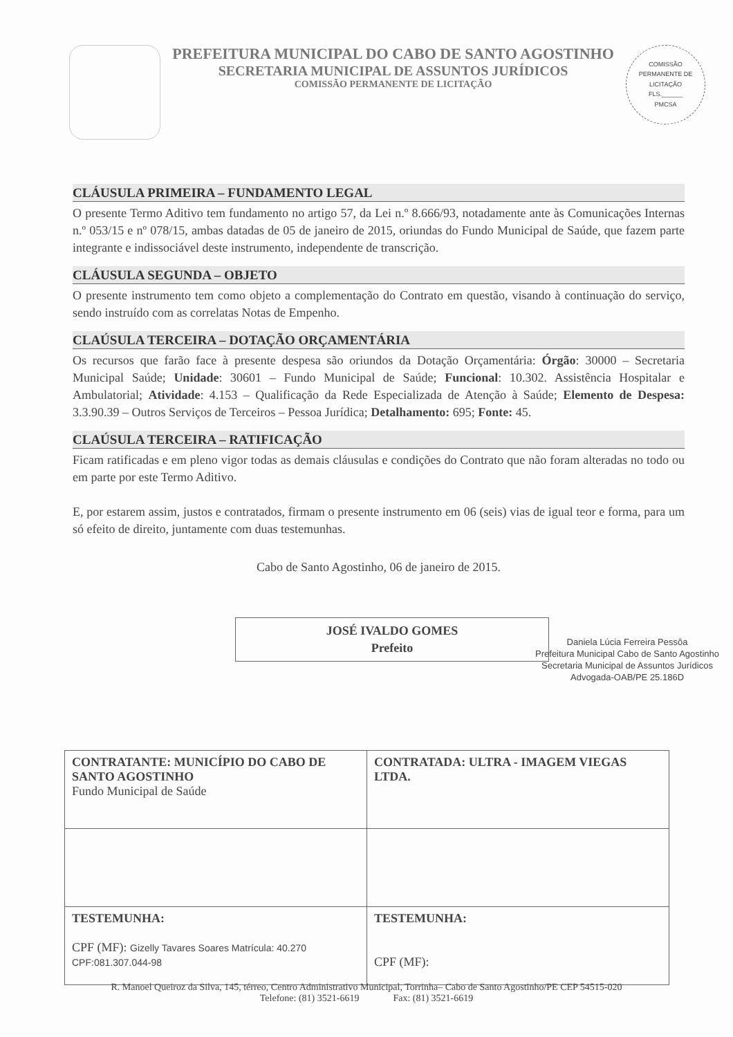PREFEITURA MUNICIPAL DO CABO DE SANTO AGOSTINHO
SECRETARIA MUNICIPAL DE ASSUNTOS JURÍDICOS
COMISSÃO PERMANENTE DE LICITAÇÃO
COMISSÃO PERMANENTE DE LICITAÇÃO
FLS.______
PMCSA
CLÁUSULA PRIMEIRA – FUNDAMENTO LEGAL
O presente Termo Aditivo tem fundamento no artigo 57, da Lei n.º 8.666/93, notadamente ante às Comunicações Internas n.º 053/15 e nº 078/15, ambas datadas de 05 de janeiro de 2015, oriundas do Fundo Municipal de Saúde, que fazem parte integrante e indissociável deste instrumento, independente de transcrição.
CLÁUSULA SEGUNDA – OBJETO
O presente instrumento tem como objeto a complementação do Contrato em questão, visando à continuação do serviço, sendo instruído com as correlatas Notas de Empenho.
CLAÚSULA TERCEIRA – DOTAÇÃO ORÇAMENTÁRIA
Os recursos que farão face à presente despesa são oriundos da Dotação Orçamentária: Órgão: 30000 – Secretaria Municipal Saúde; Unidade: 30601 – Fundo Municipal de Saúde; Funcional: 10.302. Assistência Hospitalar e Ambulatorial; Atividade: 4.153 – Qualificação da Rede Especializada de Atenção à Saúde; Elemento de Despesa: 3.3.90.39 – Outros Serviços de Terceiros – Pessoa Jurídica; Detalhamento: 695; Fonte: 45.
CLAÚSULA TERCEIRA – RATIFICAÇÃO
Ficam ratificadas e em pleno vigor todas as demais cláusulas e condições do Contrato que não foram alteradas no todo ou em parte por este Termo Aditivo.
E, por estarem assim, justos e contratados, firmam o presente instrumento em 06 (seis) vias de igual teor e forma, para um só efeito de direito, juntamente com duas testemunhas.
Cabo de Santo Agostinho, 06 de janeiro de 2015.
JOSÉ IVALDO GOMES
Prefeito
Daniela Lúcia Ferreira Pessôa
Prefeitura Municipal Cabo de Santo Agostinho
Secretaria Municipal de Assuntos Jurídicos
Advogada-OAB/PE 25.186D
| CONTRATANTE: MUNICÍPIO DO CABO DE SANTO AGOSTINHO Fundo Municipal de Saúde | CONTRATADA: ULTRA - IMAGEM VIEGAS LTDA. |
| TESTEMUNHA: CPF (MF): Gizelly Tavares Soares Matrícula: 40.270 CPF:081.307.044-98 | TESTEMUNHA: CPF (MF): |
R. Manoel Queiroz da Silva, 145, térreo, Centro Administrativo Municipal, Torrinha– Cabo de Santo Agostinho/PE CEP 54515-020
Telefone: (81) 3521-6619 Fax: (81) 3521-6619